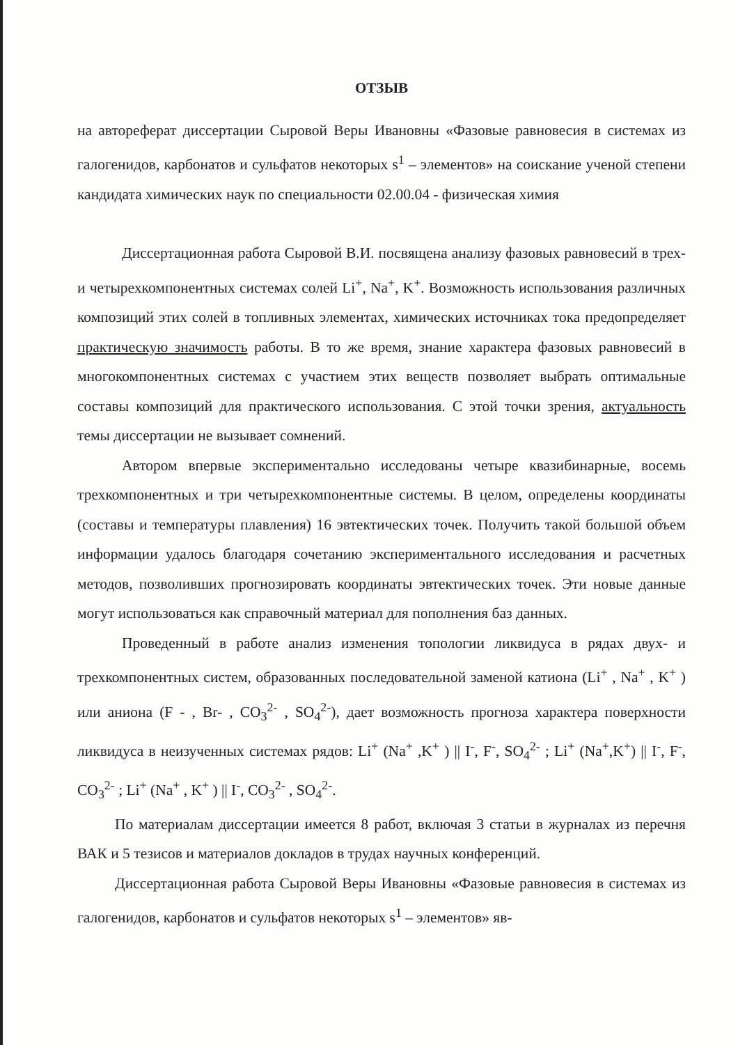ОТЗЫВ
на автореферат диссертации Сыровой Веры Ивановны «Фазовые равновесия в системах из галогенидов, карбонатов и сульфатов некоторых s<sup>1</sup> – элементов» на соискание ученой степени кандидата химических наук по специальности 02.00.04 - физическая химия
Диссертационная работа Сыровой В.И. посвящена анализу фазовых равновесий в трех- и четырехкомпонентных системах солей Li<sup>+</sup>, Na<sup>+</sup>, K<sup>+</sup>. Возможность использования различных композиций этих солей в топливных элементах, химических источниках тока предопределяет практическую значимость работы. В то же время, знание характера фазовых равновесий в многокомпонентных системах с участием этих веществ позволяет выбрать оптимальные составы композиций для практического использования. С этой точки зрения, актуальность темы диссертации не вызывает сомнений.
Автором впервые экспериментально исследованы четыре квазибинарные, восемь трехкомпонентных и три четырехкомпонентные системы. В целом, определены координаты (составы и температуры плавления) 16 эвтектических точек. Получить такой большой объем информации удалось благодаря сочетанию экспериментального исследования и расчетных методов, позволивших прогнозировать координаты эвтектических точек. Эти новые данные могут использоваться как справочный материал для пополнения баз данных.
Проведенный в работе анализ изменения топологии ликвидуса в рядах двух- и трехкомпонентных систем, образованных последовательной заменой катиона (Li<sup>+</sup> , Na<sup>+</sup> , K<sup>+</sup> ) или аниона (F - , Br- , CO<sub>3</sub><sup>2-</sup> , SO<sub>4</sub><sup>2-</sup>), дает возможность прогноза характера поверхности ликвидуса в неизученных системах рядов: Li<sup>+</sup> (Na<sup>+</sup> ,K<sup>+</sup> ) || I<sup>-</sup>, F<sup>-</sup>, SO<sub>4</sub><sup>2-</sup> ; Li<sup>+</sup> (Na<sup>+</sup>,K<sup>+</sup>) || I<sup>-</sup>, F<sup>-</sup>, CO<sub>3</sub><sup>2-</sup> ; Li<sup>+</sup> (Na<sup>+</sup> , K<sup>+</sup> ) || I<sup>-</sup>, CO<sub>3</sub><sup>2-</sup> , SO<sub>4</sub><sup>2-</sup>.
По материалам диссертации имеется 8 работ, включая 3 статьи в журналах из перечня ВАК и 5 тезисов и материалов докладов в трудах научных конференций.
Диссертационная работа Сыровой Веры Ивановны «Фазовые равновесия в системах из галогенидов, карбонатов и сульфатов некоторых s<sup>1</sup> – элементов» яв-